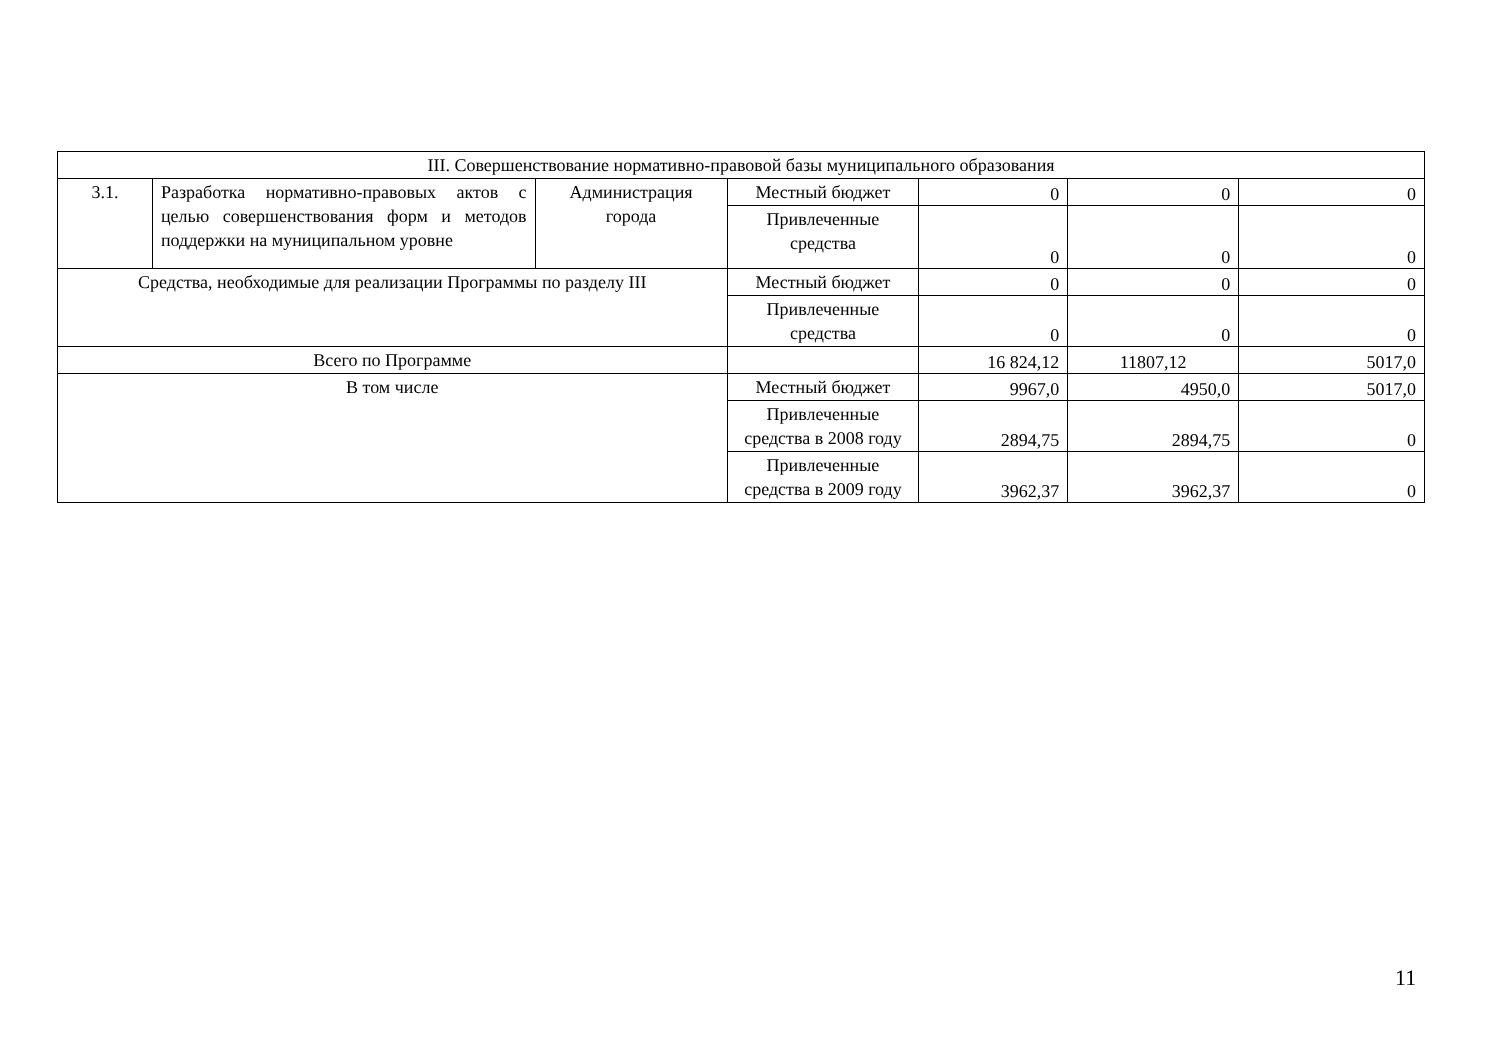| III. Совершенствование нормативно-правовой базы муниципального образования | | | | | | |
| 3.1. | Разработка нормативно-правовых актов с целью совершенствования форм и методов поддержки на муниципальном уровне | Администрация города | Местный бюджет | 0 | 0 | 0 |
| | | | Привлеченные средства | 0 | 0 | 0 |
| Средства, необходимые для реализации Программы по разделу III | | | Местный бюджет | 0 | 0 | 0 |
| | | | Привлеченные средства | 0 | 0 | 0 |
| Всего по Программе | | | | 16 824,12 | 11807,12 | 5017,0 |
| В том числе | | | Местный бюджет | 9967,0 | 4950,0 | 5017,0 |
| | | | Привлеченные средства в 2008 году | 2894,75 | 2894,75 | 0 |
| | | | Привлеченные средства в 2009 году | 3962,37 | 3962,37 | 0 |
11